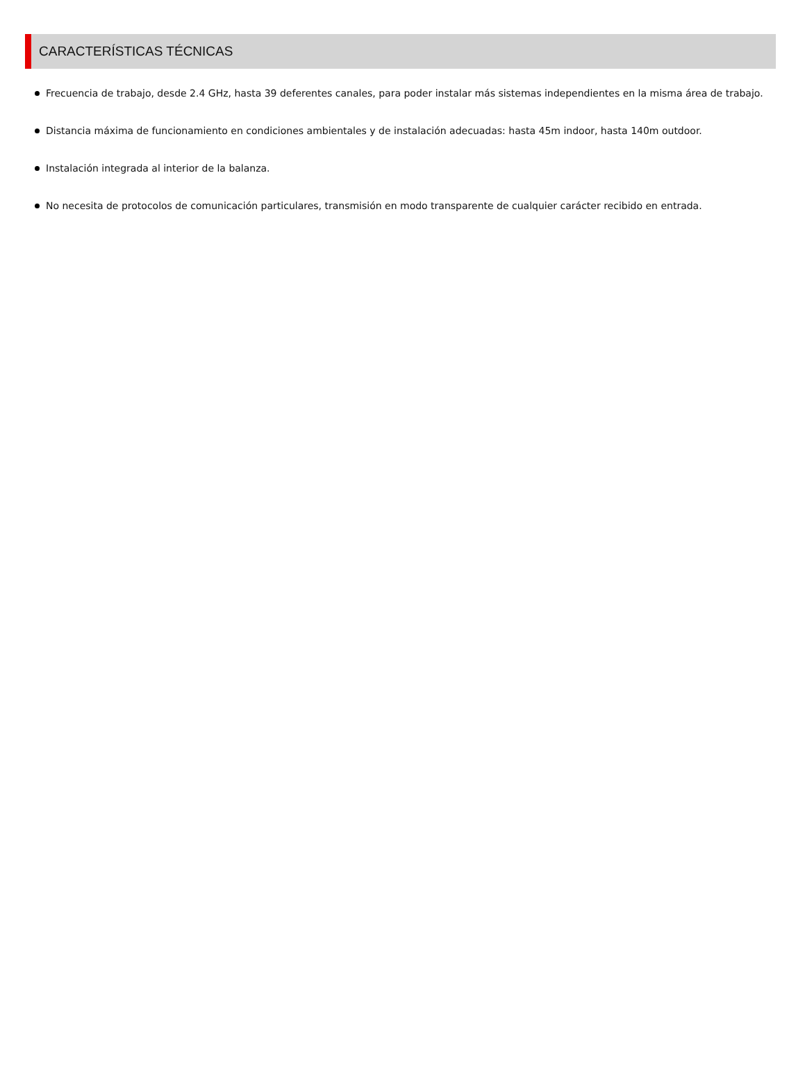CARACTERÍSTICAS TÉCNICAS
Frecuencia de trabajo, desde 2.4 GHz, hasta 39 deferentes canales, para poder instalar más sistemas independientes en la misma área de trabajo.
Distancia máxima de funcionamiento en condiciones ambientales y de instalación adecuadas: hasta 45m indoor, hasta 140m outdoor.
Instalación integrada al interior de la balanza.
No necesita de protocolos de comunicación particulares, transmisión en modo transparente de cualquier carácter recibido en entrada.